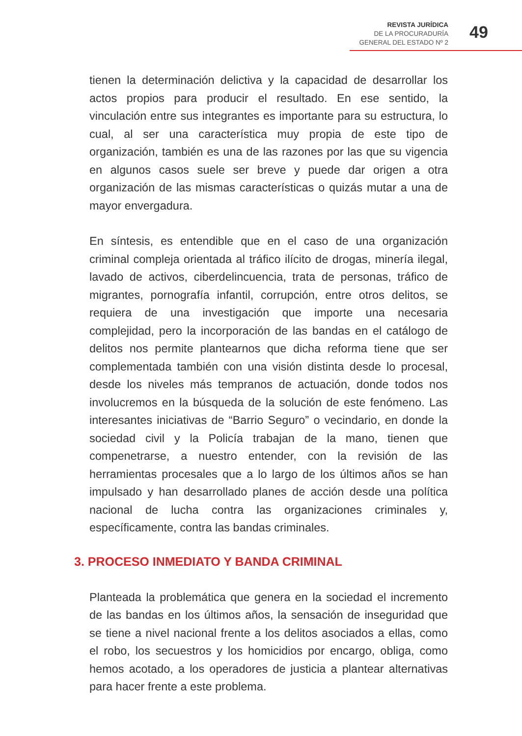REVISTA JURÍDICA
DE LA PROCURADURÍA
GENERAL DEL ESTADO Nº 2
49
tienen la determinación delictiva y la capacidad de desarrollar los actos propios para producir el resultado. En ese sentido, la vinculación entre sus integrantes es importante para su estructura, lo cual, al ser una característica muy propia de este tipo de organización, también es una de las razones por las que su vigencia en algunos casos suele ser breve y puede dar origen a otra organización de las mismas características o quizás mutar a una de mayor envergadura.
En síntesis, es entendible que en el caso de una organización criminal compleja orientada al tráfico ilícito de drogas, minería ilegal, lavado de activos, ciberdelincuencia, trata de personas, tráfico de migrantes, pornografía infantil, corrupción, entre otros delitos, se requiera de una investigación que importe una necesaria complejidad, pero la incorporación de las bandas en el catálogo de delitos nos permite plantearnos que dicha reforma tiene que ser complementada también con una visión distinta desde lo procesal, desde los niveles más tempranos de actuación, donde todos nos involucremos en la búsqueda de la solución de este fenómeno. Las interesantes iniciativas de “Barrio Seguro” o vecindario, en donde la sociedad civil y la Policía trabajan de la mano, tienen que compenetrarse, a nuestro entender, con la revisión de las herramientas procesales que a lo largo de los últimos años se han impulsado y han desarrollado planes de acción desde una política nacional de lucha contra las organizaciones criminales y, específicamente, contra las bandas criminales.
3. PROCESO INMEDIATO Y BANDA CRIMINAL
Planteada la problemática que genera en la sociedad el incremento de las bandas en los últimos años, la sensación de inseguridad que se tiene a nivel nacional frente a los delitos asociados a ellas, como el robo, los secuestros y los homicidios por encargo, obliga, como hemos acotado, a los operadores de justicia a plantear alternativas para hacer frente a este problema.